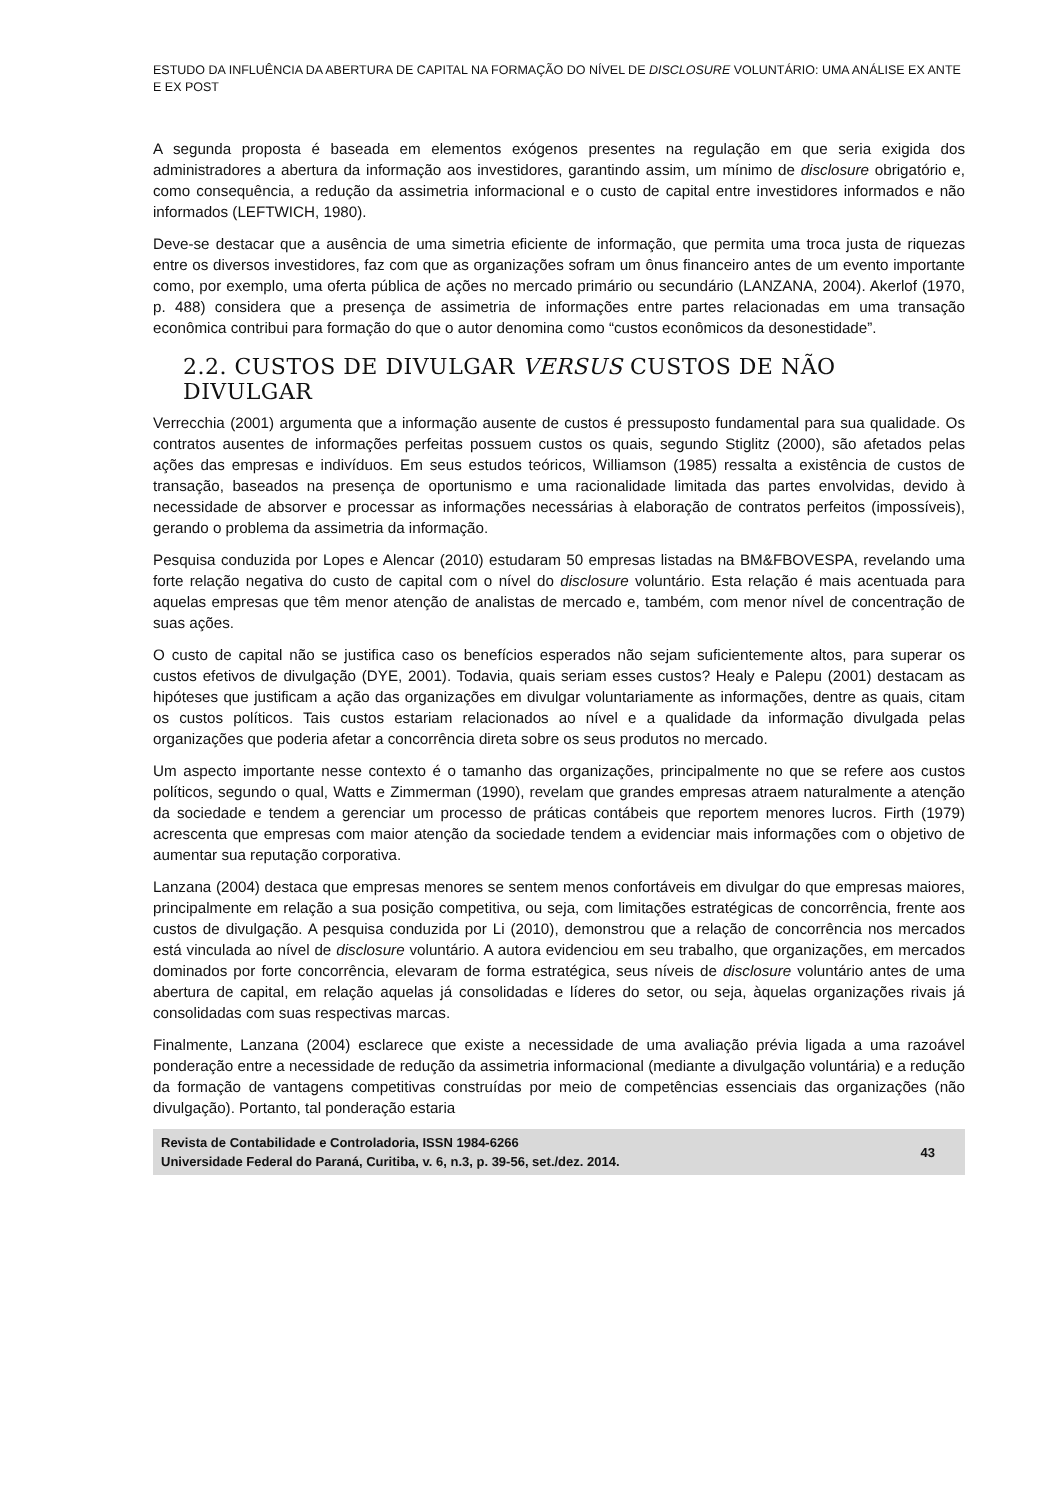ESTUDO DA INFLUÊNCIA DA ABERTURA DE CAPITAL NA FORMAÇÃO DO NÍVEL DE DISCLOSURE VOLUNTÁRIO: UMA ANÁLISE EX ANTE E EX POST
A segunda proposta é baseada em elementos exógenos presentes na regulação em que seria exigida dos administradores a abertura da informação aos investidores, garantindo assim, um mínimo de disclosure obrigatório e, como consequência, a redução da assimetria informacional e o custo de capital entre investidores informados e não informados (LEFTWICH, 1980).
Deve-se destacar que a ausência de uma simetria eficiente de informação, que permita uma troca justa de riquezas entre os diversos investidores, faz com que as organizações sofram um ônus financeiro antes de um evento importante como, por exemplo, uma oferta pública de ações no mercado primário ou secundário (LANZANA, 2004). Akerlof (1970, p. 488) considera que a presença de assimetria de informações entre partes relacionadas em uma transação econômica contribui para formação do que o autor denomina como “custos econômicos da desonestidade”.
2.2. CUSTOS DE DIVULGAR VERSUS CUSTOS DE NÃO DIVULGAR
Verrecchia (2001) argumenta que a informação ausente de custos é pressuposto fundamental para sua qualidade. Os contratos ausentes de informações perfeitas possuem custos os quais, segundo Stiglitz (2000), são afetados pelas ações das empresas e indivíduos. Em seus estudos teóricos, Williamson (1985) ressalta a existência de custos de transação, baseados na presença de oportunismo e uma racionalidade limitada das partes envolvidas, devido à necessidade de absorver e processar as informações necessárias à elaboração de contratos perfeitos (impossíveis), gerando o problema da assimetria da informação.
Pesquisa conduzida por Lopes e Alencar (2010) estudaram 50 empresas listadas na BM&FBOVESPA, revelando uma forte relação negativa do custo de capital com o nível do disclosure voluntário. Esta relação é mais acentuada para aquelas empresas que têm menor atenção de analistas de mercado e, também, com menor nível de concentração de suas ações.
O custo de capital não se justifica caso os benefícios esperados não sejam suficientemente altos, para superar os custos efetivos de divulgação (DYE, 2001). Todavia, quais seriam esses custos? Healy e Palepu (2001) destacam as hipóteses que justificam a ação das organizações em divulgar voluntariamente as informações, dentre as quais, citam os custos políticos. Tais custos estariam relacionados ao nível e a qualidade da informação divulgada pelas organizações que poderia afetar a concorrência direta sobre os seus produtos no mercado.
Um aspecto importante nesse contexto é o tamanho das organizações, principalmente no que se refere aos custos políticos, segundo o qual, Watts e Zimmerman (1990), revelam que grandes empresas atraem naturalmente a atenção da sociedade e tendem a gerenciar um processo de práticas contábeis que reportem menores lucros. Firth (1979) acrescenta que empresas com maior atenção da sociedade tendem a evidenciar mais informações com o objetivo de aumentar sua reputação corporativa.
Lanzana (2004) destaca que empresas menores se sentem menos confortáveis em divulgar do que empresas maiores, principalmente em relação a sua posição competitiva, ou seja, com limitações estratégicas de concorrência, frente aos custos de divulgação. A pesquisa conduzida por Li (2010), demonstrou que a relação de concorrência nos mercados está vinculada ao nível de disclosure voluntário. A autora evidenciou em seu trabalho, que organizações, em mercados dominados por forte concorrência, elevaram de forma estratégica, seus níveis de disclosure voluntário antes de uma abertura de capital, em relação aquelas já consolidadas e líderes do setor, ou seja, àquelas organizações rivais já consolidadas com suas respectivas marcas.
Finalmente, Lanzana (2004) esclarece que existe a necessidade de uma avaliação prévia ligada a uma razoável ponderação entre a necessidade de redução da assimetria informacional (mediante a divulgação voluntária) e a redução da formação de vantagens competitivas construídas por meio de competências essenciais das organizações (não divulgação). Portanto, tal ponderação estaria
Revista de Contabilidade e Controladoria, ISSN 1984-6266
Universidade Federal do Paraná, Curitiba, v. 6, n.3, p. 39-56, set./dez. 2014.
43